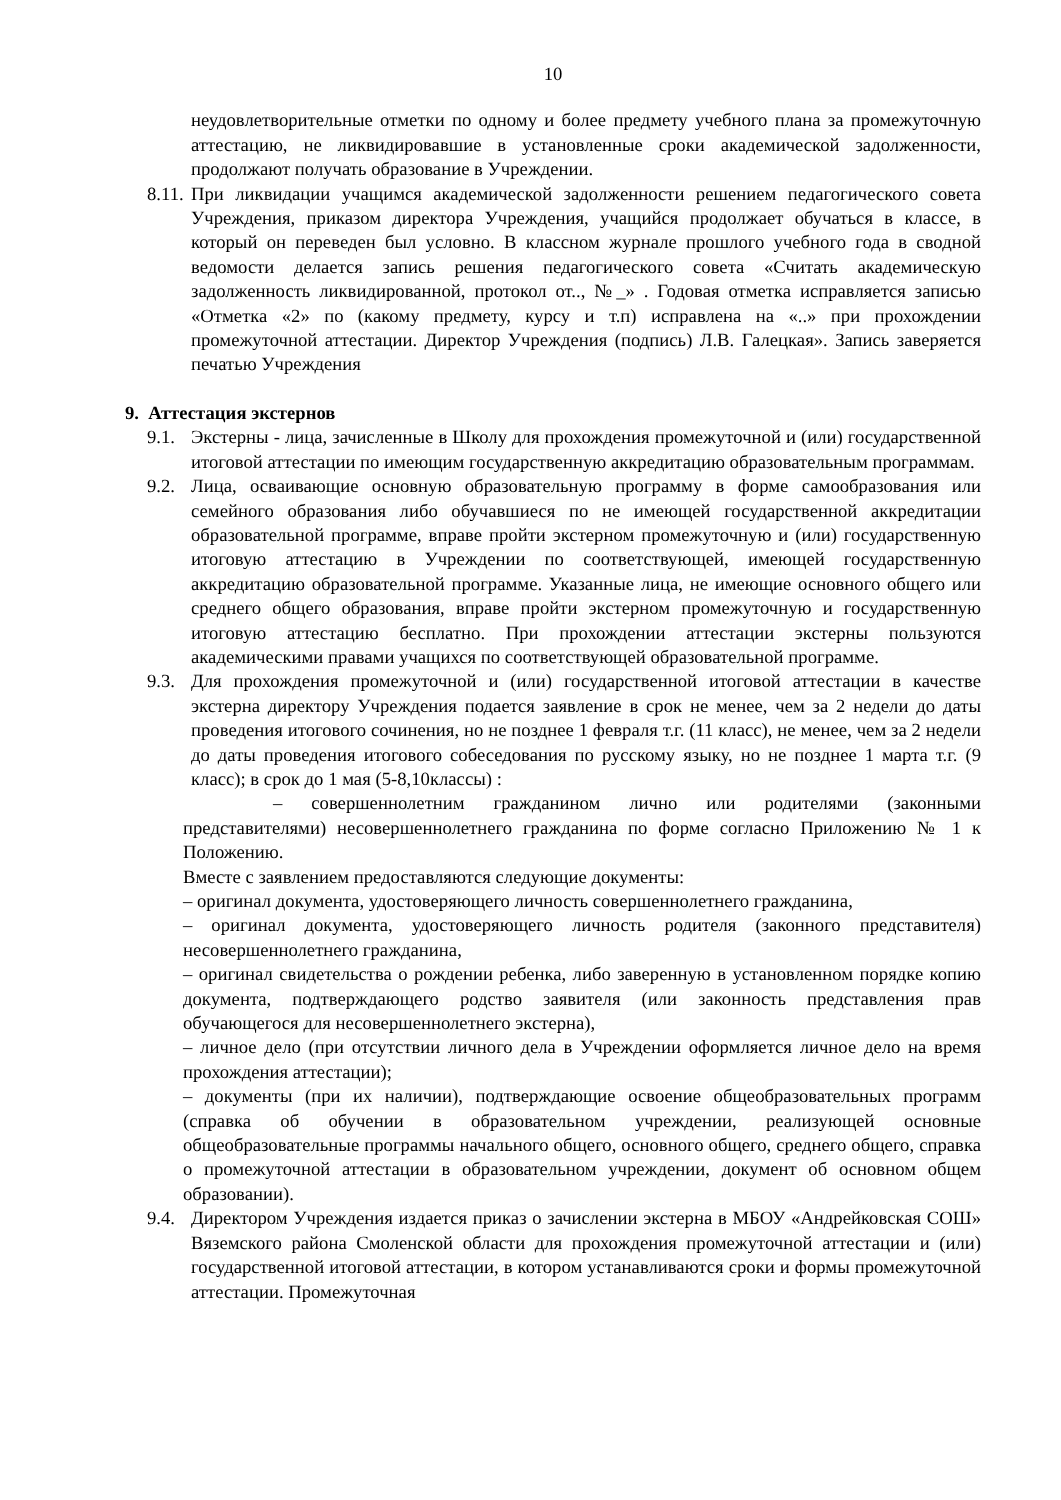10
неудовлетворительные отметки по одному и более предмету учебного плана за промежуточную аттестацию, не ликвидировавшие в установленные сроки академической задолженности, продолжают получать образование в Учреждении.
8.11.
При ликвидации учащимся академической задолженности решением педагогического совета Учреждения, приказом директора Учреждения, учащийся продолжает обучаться в классе, в который он переведен был условно. В классном журнале прошлого учебного года в сводной ведомости делается запись решения педагогического совета «Считать академическую задолженность ликвидированной, протокол от.., №_» . Годовая отметка исправляется записью «Отметка «2» по (какому предмету, курсу и т.п) исправлена на «..» при прохождении промежуточной аттестации. Директор Учреждения (подпись) Л.В. Галецкая». Запись заверяется печатью Учреждения
9. Аттестация экстернов
9.1.
Экстерны - лица, зачисленные в Школу для прохождения промежуточной и (или) государственной итоговой аттестации по имеющим государственную аккредитацию образовательным программам.
9.2.
Лица, осваивающие основную образовательную программу в форме самообразования или семейного образования либо обучавшиеся по не имеющей государственной аккредитации образовательной программе, вправе пройти экстерном промежуточную и (или) государственную итоговую аттестацию в Учреждении по соответствующей, имеющей государственную аккредитацию образовательной программе. Указанные лица, не имеющие основного общего или среднего общего образования, вправе пройти экстерном промежуточную и государственную итоговую аттестацию бесплатно. При прохождении аттестации экстерны пользуются академическими правами учащихся по соответствующей образовательной программе.
9.3.
Для прохождения промежуточной и (или) государственной итоговой аттестации в качестве экстерна директору Учреждения подается заявление в срок не менее, чем за 2 недели до даты проведения итогового сочинения, но не позднее 1 февраля т.г. (11 класс), не менее, чем за 2 недели до даты проведения итогового собеседования по русскому языку, но не позднее 1 марта т.г. (9 класс); в срок до 1 мая (5-8,10классы) :
– совершеннолетним гражданином лично или родителями (законными представителями) несовершеннолетнего гражданина по форме согласно Приложению № 1 к Положению.
Вместе с заявлением предоставляются следующие документы:
– оригинал документа, удостоверяющего личность совершеннолетнего гражданина,
– оригинал документа, удостоверяющего личность родителя (законного представителя) несовершеннолетнего гражданина,
– оригинал свидетельства о рождении ребенка, либо заверенную в установленном порядке копию документа, подтверждающего родство заявителя (или законность представления прав обучающегося для несовершеннолетнего экстерна),
– личное дело (при отсутствии личного дела в Учреждении оформляется личное дело на время прохождения аттестации);
– документы (при их наличии), подтверждающие освоение общеобразовательных программ (справка об обучении в образовательном учреждении, реализующей основные общеобразовательные программы начального общего, основного общего, среднего общего, справка о промежуточной аттестации в образовательном учреждении, документ об основном общем образовании).
9.4.
Директором Учреждения издается приказ о зачислении экстерна в МБОУ «Андрейковская СОШ» Вяземского района Смоленской области для прохождения промежуточной аттестации и (или) государственной итоговой аттестации, в котором устанавливаются сроки и формы промежуточной аттестации. Промежуточная